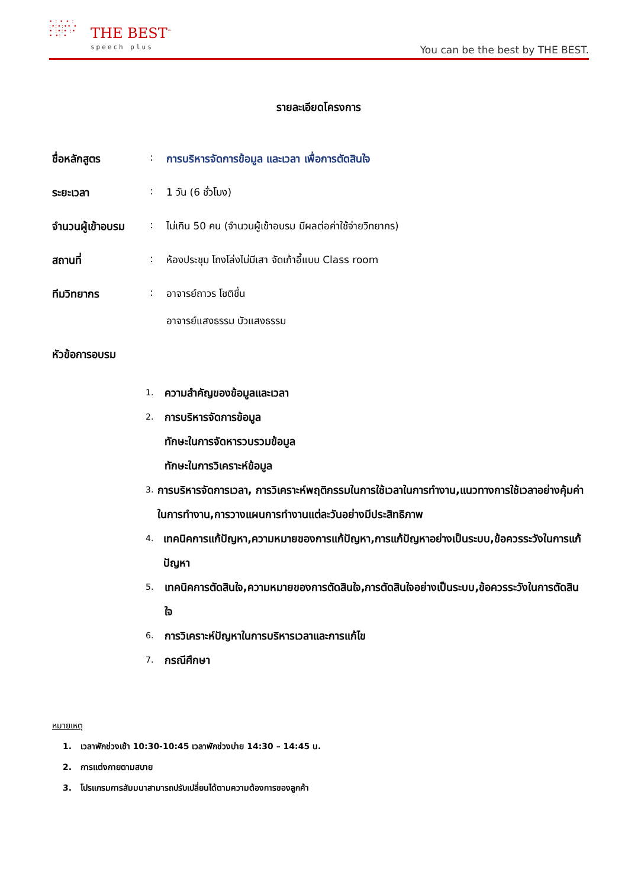• : • • :
:•:•:•• •
• :•:• :•
• •: •
THE BEST<sup>™</sup>
speech plus
You can be the best by THE BEST.
รายละเอียดโครงการ
ชื่อหลักสูตร : การบริหารจัดการข้อมูล และเวลา เพื่อการตัดสินใจ
ระยะเวลา : 1 วัน (6 ชั่วโมง)
จำนวนผู้เข้าอบรม
: ไม่เกิน 50 คน (จำนวนผู้เข้าอบรม มีผลต่อค่าใช้จ่ายวิทยากร)
สถานที่ : ห้องประชุม โถงโล่งไม่มีเสา จัดเก้าอี้แบบ Class room
ทีมวิทยากร : อาจารย์ถาวร โชติชื่น
อาจารย์แสงธรรม บัวแสงธรรม
หัวข้อการอบรม
1.
ความสำคัญของข้อมูลและเวลา
2.
การบริหารจัดการข้อมูล
ทักษะในการจัดหารวบรวมข้อมูล
ทักษะในการวิเคราะห์ข้อมูล
3.
การบริหารจัดการเวลา, การวิเคราะห์พฤติกรรมในการใช้เวลาในการทำงาน,แนวทางการใช้เวลาอย่างคุ้มค่าในการทำงาน,การวางแผนการทำงานแต่ละวันอย่างมีประสิทธิภาพ
4.
เทคนิคการแก้ปัญหา,ความหมายของการแก้ปัญหา,การแก้ปัญหาอย่างเป็นระบบ,ข้อควรระวังในการแก้ปัญหา
5.
เทคนิคการตัดสินใจ,ความหมายของการตัดสินใจ,การตัดสินใจอย่างเป็นระบบ,ข้อควรระวังในการตัดสินใจ
6.
การวิเคราะห์ปัญหาในการบริหารเวลาและการแก้ไข
7.
กรณีศึกษา
หมายเหตุ
1. เวลาพักช่วงเช้า 10:30-10:45 เวลาพักช่วงบ่าย 14:30 – 14:45 น.
2. การแต่งกายตามสบาย
3. โปรแกรมการสัมมนาสามารถปรับเปลี่ยนได้ตามความต้องการของลูกค้า